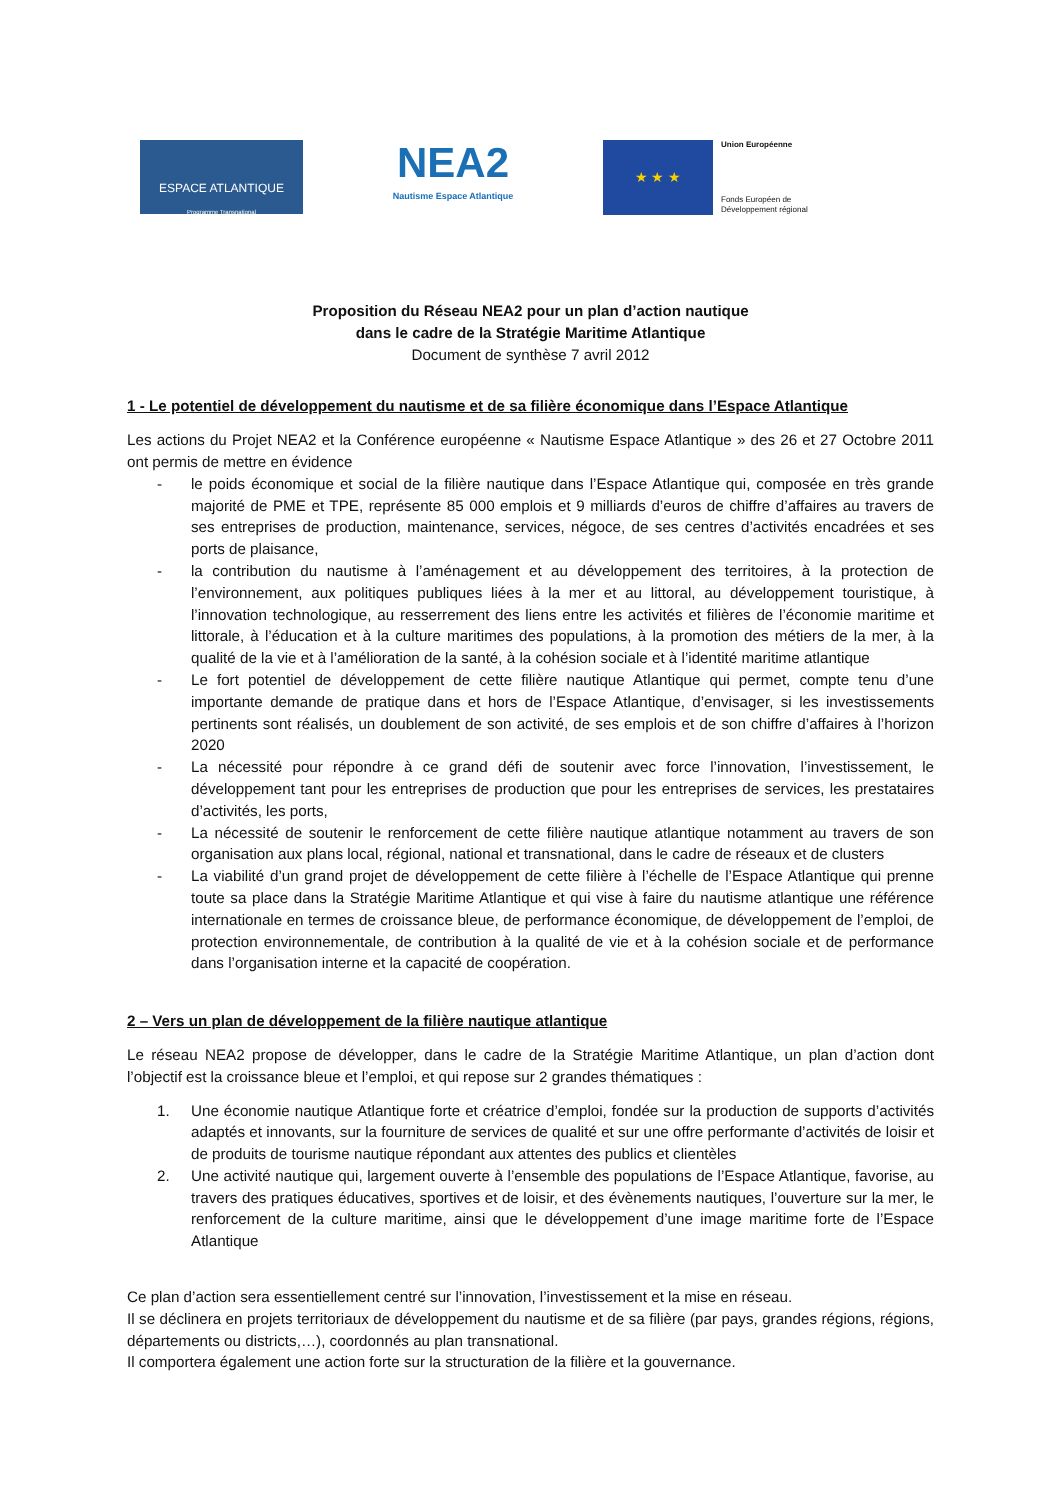ESPACE ATLANTIQUE
Programme Transnational
NEA2
Nautisme Espace Atlantique
★ ★ ★
Union Européenne
Fonds Européen de
Développement régional
Proposition du Réseau NEA2 pour un plan d’action nautique
dans le cadre de la Stratégie Maritime Atlantique
Document de synthèse 7 avril 2012
1 - Le potentiel de développement du nautisme et de sa filière économique dans l’Espace Atlantique
Les actions du Projet NEA2 et la Conférence européenne « Nautisme Espace Atlantique » des 26 et 27 Octobre 2011 ont permis de mettre en évidence
- le poids économique et social de la filière nautique dans l’Espace Atlantique qui, composée en très grande majorité de PME et TPE, représente 85 000 emplois et 9 milliards d’euros de chiffre d’affaires au travers de ses entreprises de production, maintenance, services, négoce, de ses centres d’activités encadrées et ses ports de plaisance,
- la contribution du nautisme à l’aménagement et au développement des territoires, à la protection de l’environnement, aux politiques publiques liées à la mer et au littoral, au développement touristique, à l’innovation technologique, au resserrement des liens entre les activités et filières de l’économie maritime et littorale, à l’éducation et à la culture maritimes des populations, à la promotion des métiers de la mer, à la qualité de la vie et à l’amélioration de la santé, à la cohésion sociale et à l’identité maritime atlantique
- Le fort potentiel de développement de cette filière nautique Atlantique qui permet, compte tenu d’une importante demande de pratique dans et hors de l’Espace Atlantique, d’envisager, si les investissements pertinents sont réalisés, un doublement de son activité, de ses emplois et de son chiffre d’affaires à l’horizon 2020
- La nécessité pour répondre à ce grand défi de soutenir avec force l’innovation, l’investissement, le développement tant pour les entreprises de production que pour les entreprises de services, les prestataires d’activités, les ports,
- La nécessité de soutenir le renforcement de cette filière nautique atlantique notamment au travers de son organisation aux plans local, régional, national et transnational, dans le cadre de réseaux et de clusters
- La viabilité d’un grand projet de développement de cette filière à l’échelle de l’Espace Atlantique qui prenne toute sa place dans la Stratégie Maritime Atlantique et qui vise à faire du nautisme atlantique une référence internationale en termes de croissance bleue, de performance économique, de développement de l’emploi, de protection environnementale, de contribution à la qualité de vie et à la cohésion sociale et de performance dans l’organisation interne et la capacité de coopération.
2 – Vers un plan de développement de la filière nautique atlantique
Le réseau NEA2 propose de développer, dans le cadre de la Stratégie Maritime Atlantique, un plan d’action dont l’objectif est la croissance bleue et l’emploi, et qui repose sur 2 grandes thématiques :
1. Une économie nautique Atlantique forte et créatrice d’emploi, fondée sur la production de supports d’activités adaptés et innovants, sur la fourniture de services de qualité et sur une offre performante d’activités de loisir et de produits de tourisme nautique répondant aux attentes des publics et clientèles
2. Une activité nautique qui, largement ouverte à l’ensemble des populations de l’Espace Atlantique, favorise, au travers des pratiques éducatives, sportives et de loisir, et des évènements nautiques, l’ouverture sur la mer, le renforcement de la culture maritime, ainsi que le développement d’une image maritime forte de l’Espace Atlantique
Ce plan d’action sera essentiellement centré sur l’innovation, l’investissement et la mise en réseau.
Il se déclinera en projets territoriaux de développement du nautisme et de sa filière (par pays, grandes régions, régions, départements ou districts,…), coordonnés au plan transnational.
Il comportera également une action forte sur la structuration de la filière et la gouvernance.